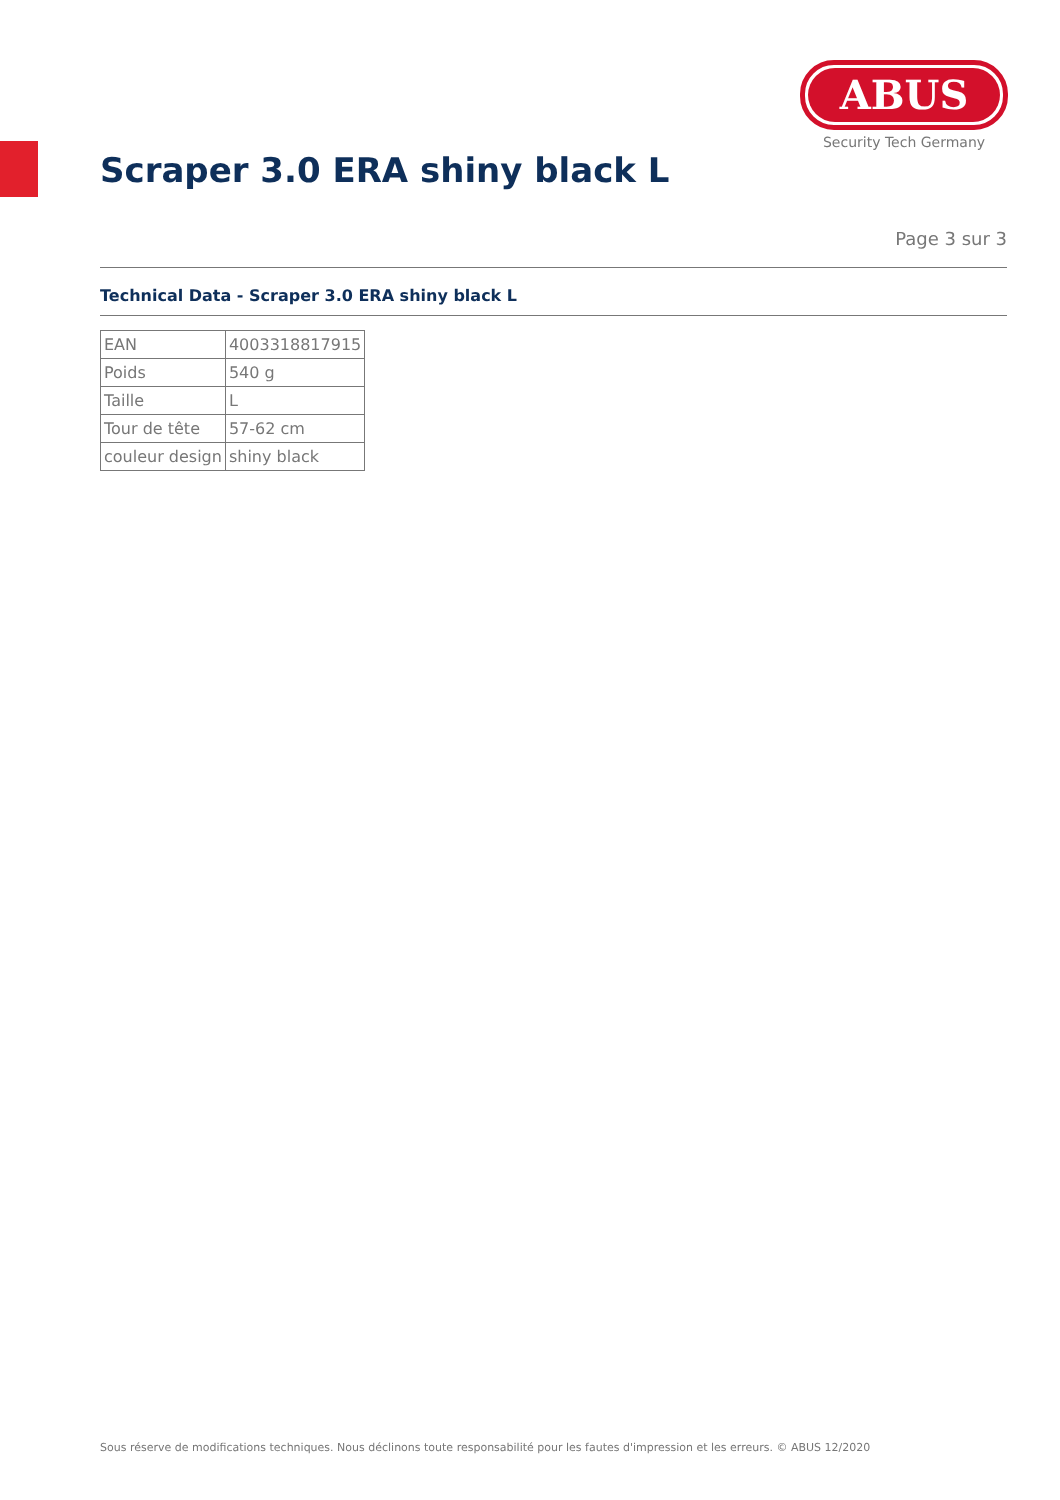ABUS
Security Tech Germany
Scraper 3.0 ERA shiny black L
Page 3 sur 3
Technical Data - Scraper 3.0 ERA shiny black L
| EAN | 4003318817915 |
| Poids | 540 g |
| Taille | L |
| Tour de tête | 57-62 cm |
| couleur design | shiny black |
Sous réserve de modifications techniques. Nous déclinons toute responsabilité pour les fautes d'impression et les erreurs. © ABUS 12/2020